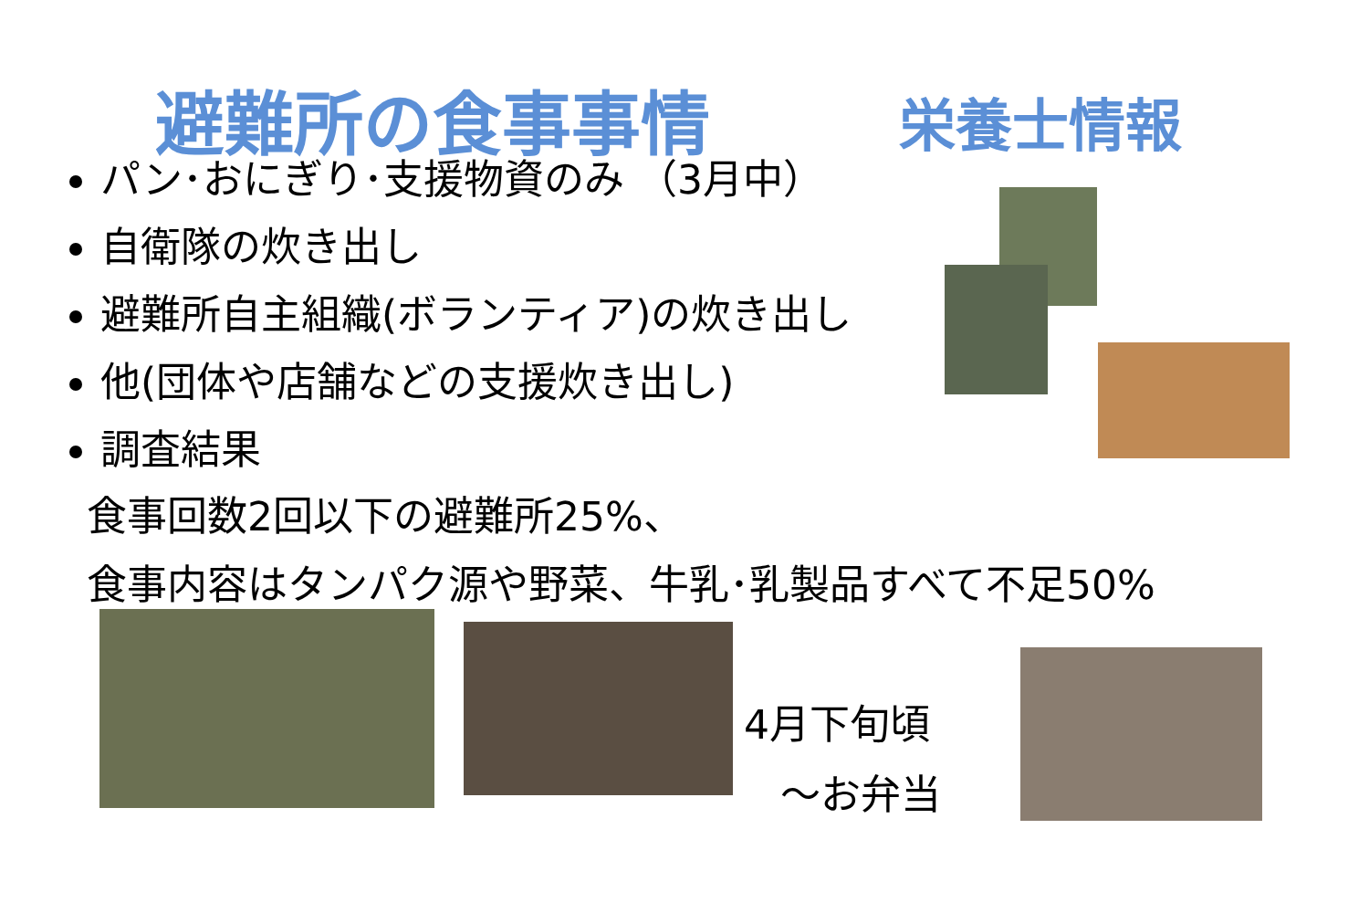避難所の食事事情 栄養士情報
パン･おにぎり･支援物資のみ （3月中）
自衛隊の炊き出し
避難所自主組織(ボランティア)の炊き出し
他(団体や店舗などの支援炊き出し)
調査結果
食事回数2回以下の避難所25%、
食事内容はタンパク源や野菜、牛乳･乳製品すべて不足50%
4月下旬頃
～お弁当